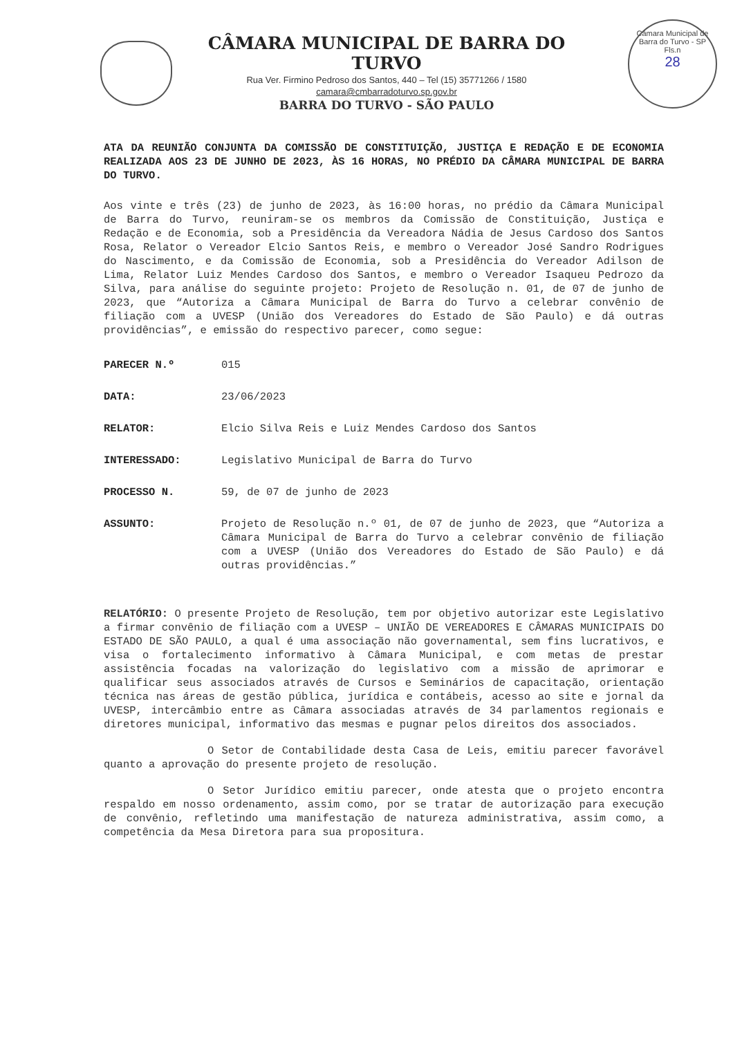CÂMARA MUNICIPAL DE BARRA DO TURVO
Rua Ver. Firmino Pedroso dos Santos, 440 – Tel (15) 35771266 / 1580
camara@cmbarradoturvo.sp.gov.br
BARRA DO TURVO - SÃO PAULO
Câmara Municipal de Barra do Turvo - SP
Fls.n
28
ATA DA REUNIÃO CONJUNTA DA COMISSÃO DE CONSTITUIÇÃO, JUSTIÇA E REDAÇÃO E DE ECONOMIA REALIZADA AOS 23 DE JUNHO DE 2023, ÀS 16 HORAS, NO PRÉDIO DA CÂMARA MUNICIPAL DE BARRA DO TURVO.
Aos vinte e três (23) de junho de 2023, às 16:00 horas, no prédio da Câmara Municipal de Barra do Turvo, reuniram-se os membros da Comissão de Constituição, Justiça e Redação e de Economia, sob a Presidência da Vereadora Nádia de Jesus Cardoso dos Santos Rosa, Relator o Vereador Elcio Santos Reis, e membro o Vereador José Sandro Rodrigues do Nascimento, e da Comissão de Economia, sob a Presidência do Vereador Adilson de Lima, Relator Luiz Mendes Cardoso dos Santos, e membro o Vereador Isaqueu Pedrozo da Silva, para análise do seguinte projeto: Projeto de Resolução n. 01, de 07 de junho de 2023, que “Autoriza a Câmara Municipal de Barra do Turvo a celebrar convênio de filiação com a UVESP (União dos Vereadores do Estado de São Paulo) e dá outras providências”, e emissão do respectivo parecer, como segue:
PARECER N.º 015
DATA: 23/06/2023
RELATOR: Elcio Silva Reis e Luiz Mendes Cardoso dos Santos
INTERESSADO: Legislativo Municipal de Barra do Turvo
PROCESSO N. 59, de 07 de junho de 2023
ASSUNTO: Projeto de Resolução n.º 01, de 07 de junho de 2023, que “Autoriza a Câmara Municipal de Barra do Turvo a celebrar convênio de filiação com a UVESP (União dos Vereadores do Estado de São Paulo) e dá outras providências.”
RELATÓRIO: O presente Projeto de Resolução, tem por objetivo autorizar este Legislativo a firmar convênio de filiação com a UVESP – UNIÃO DE VEREADORES E CÂMARAS MUNICIPAIS DO ESTADO DE SÃO PAULO, a qual é uma associação não governamental, sem fins lucrativos, e visa o fortalecimento informativo à Câmara Municipal, e com metas de prestar assistência focadas na valorização do legislativo com a missão de aprimorar e qualificar seus associados através de Cursos e Seminários de capacitação, orientação técnica nas áreas de gestão pública, jurídica e contábeis, acesso ao site e jornal da UVESP, intercâmbio entre as Câmara associadas através de 34 parlamentos regionais e diretores municipal, informativo das mesmas e pugnar pelos direitos dos associados.
O Setor de Contabilidade desta Casa de Leis, emitiu parecer favorável quanto a aprovação do presente projeto de resolução.
O Setor Jurídico emitiu parecer, onde atesta que o projeto encontra respaldo em nosso ordenamento, assim como, por se tratar de autorização para execução de convênio, refletindo uma manifestação de natureza administrativa, assim como, a competência da Mesa Diretora para sua propositura.